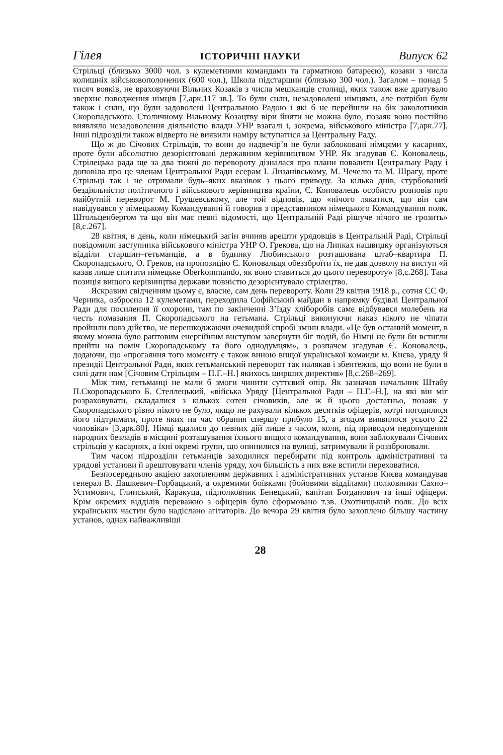Гілея ІСТОРИЧНІ НАУКИ Випуск 62
Стрільці (близько 3000 чол. з кулеметними командами та гарматною батареєю), козаки з числа колишніх військовополонених (600 чол.), Школа підстаршин (близько 300 чол.). Загалом – понад 5 тисяч вояків, не враховуючи Вільних Козаків з числа мешканців столиці, яких також вже дратувало зверхнє поводження німців [7,арк.117 зв.]. То були сили, незадоволені німцями, але потрібні були також і сили, що були задоволені Центральною Радою і які б не перейшли на бік заколотників Скоропадського. Столичному Вільному Козацтву віри йняти не можна було, позаяк воно постійно виявляло незадоволення діяльністю влади УНР взагалі і, зокрема, військового міністра [7,арк.77]. Інші підрозділи також відверто не виявили наміру вступатися за Центральну Раду.
Що ж до Січових Стрільців, то вони до надвечір’я не були заблоковані німцями у касарнях, проте були абсолютно дезорієнтовані державним керівництвом УНР. Як згадував Є. Коновалець, Стрілецька рада ще за два тижні до перевороту дізналася про плани повалити Центральну Раду і доповіла про це членам Центральної Ради есерам І. Лизанівському, М. Чечелю та М. Шрагу, проте Стрільці так і не отримали будь–яких вказівок з цього приводу. За кілька днів, стурбований бездіяльністю політичного і військового керівництва країни, Є. Коновалець особисто розповів про майбутній переворот М. Грушевському, але той відповів, що «нічого лякатися, що він сам навідувався у німецькому Командуванні й говорив з представником німецького Командування полк. Штольценбергом та що він має певні відомості, що Центральній Раді рішуче нічого не грозить» [8,с.267].
28 квітня, в день, коли німецький загін вчиняв арешти урядовців в Центральній Раді, Стрільці повідомили заступника військового міністра УНР О. Грекова, що на Липках нашвидку організуються відділи старшин–гетьманців, а в будинку Любинського розташована штаб–квартира П. Скоропадського, О. Греков, на пропозицію Є. Коновальця обеззброїти їх, не дав дозволу на виступ «й казав лише спитати німецьке Oberkommando, як воно ставиться до цього перевороту» [8,с.268]. Така позиція вищого керівництва держави повністю дезорієнтувало стрілецтво.
Яскравим свідченням цьому є, власне, сам день перевороту. Коли 29 квітня 1918 р., сотня СС Ф. Черника, озброєна 12 кулеметами, переходила Софійський майдан в напрямку будівлі Центральної Ради для посилення її охорони, там по закінченні З’їзду хліборобів саме відбувався молебень на честь помазання П. Скоропадського на гетьмана. Стрільці виконуючи наказ нікого не чіпати пройшли повз дійство, не перешкоджаючи очевидній спробі зміни влади. «Це був останній момент, в якому можна було раптовим енергійним виступом завернути біг подій, бо Німці не були би встигли прийти на поміч Скоропадському та його однодумцям», з розпачем згадував Є. Коновалець, додаючи, що «прогаяння того моменту є також виною вищої української команди м. Києва, уряду й президії Центральної Ради, яких гетьманський переворот так налякав і збентежив, що вони не були в силі дати нам [Січовим Стрільцям – П.Г.–Н.] якихось ширших директив» [8,с.268–269].
Між тим, гетьманці не мали б змоги чинити суттєвий опір. Як зазначав начальник Штабу П.Скоропадського Б. Стеллецький, «війська Уряду [Центральної Ради – П.Г.–Н.], на які він міг розраховувати, складалися з кількох сотен січовиків, але ж й цього достатньо, позаяк у Скоропадського рівно нікого не було, якщо не рахували кількох десятків офіцерів, котрі погодилися його підтримати, проте яких на час обрання спершу прибуло 15, а згодом виявилося усього 22 чоловіка» [3,арк.80]. Німці вдалися до певних дій лише з часом, коли, під приводом недопущення народних безладів в місцині розташування їхнього вищого командування, вони заблокували Січових стрільців у касарнях, а їхні окремі групи, що опинилися на вулиці, затримували й роззброювали.
Тим часом підрозділи гетьманців заходилися перебирати під контроль адміністративні та урядові установи й арештовувати членів уряду, хоч більшість з них вже встигли переховатися.
Безпосередньою акцією захопленням державних і адміністративних установ Києва командував генерал В. Дашкевич–Горбацький, а окремими боївками (бойовими відділами) полковники Сахно–Устимович, Глинський, Каракуца, підполковник Бенецький, капітан Богданович та інші офіцери. Крім окремих відділів переважно з офіцерів було сформовано т.зв. Охотницький полк. До всіх українських частин було надіслано агітаторів. До вечора 29 квітня було захоплено більшу частину установ, однак найважливіші
28